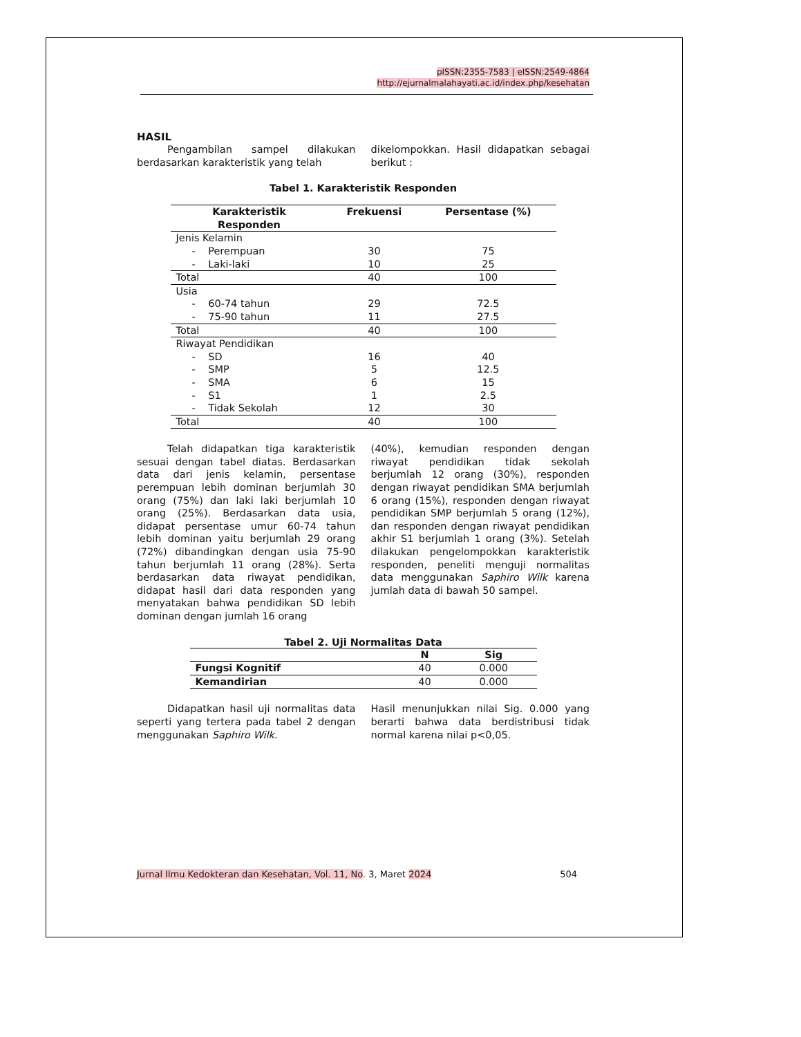pISSN:2355-7583 | eISSN:2549-4864
http://ejurnalmalahayati.ac.id/index.php/kesehatan
HASIL
Pengambilan sampel dilakukan berdasarkan karakteristik yang telah
dikelompokkan. Hasil didapatkan sebagai berikut :
Tabel 1. Karakteristik Responden
| Karakteristik Responden | Frekuensi | Persentase (%) |
| --- | --- | --- |
| Jenis Kelamin | | |
| - Perempuan | 30 | 75 |
| - Laki-laki | 10 | 25 |
| Total | 40 | 100 |
| Usia | | |
| - 60-74 tahun | 29 | 72.5 |
| - 75-90 tahun | 11 | 27.5 |
| Total | 40 | 100 |
| Riwayat Pendidikan | | |
| - SD | 16 | 40 |
| - SMP | 5 | 12.5 |
| - SMA | 6 | 15 |
| - S1 | 1 | 2.5 |
| - Tidak Sekolah | 12 | 30 |
| Total | 40 | 100 |
Telah didapatkan tiga karakteristik sesuai dengan tabel diatas. Berdasarkan data dari jenis kelamin, persentase perempuan lebih dominan berjumlah 30 orang (75%) dan laki laki berjumlah 10 orang (25%). Berdasarkan data usia, didapat persentase umur 60-74 tahun lebih dominan yaitu berjumlah 29 orang (72%) dibandingkan dengan usia 75-90 tahun berjumlah 11 orang (28%). Serta berdasarkan data riwayat pendidikan, didapat hasil dari data responden yang menyatakan bahwa pendidikan SD lebih dominan dengan jumlah 16 orang
(40%), kemudian responden dengan riwayat pendidikan tidak sekolah berjumlah 12 orang (30%), responden dengan riwayat pendidikan SMA berjumlah 6 orang (15%), responden dengan riwayat pendidikan SMP berjumlah 5 orang (12%), dan responden dengan riwayat pendidikan akhir S1 berjumlah 1 orang (3%). Setelah dilakukan pengelompokkan karakteristik responden, peneliti menguji normalitas data menggunakan Saphiro Wilk karena jumlah data di bawah 50 sampel.
Tabel 2. Uji Normalitas Data
| | N | Sig |
| --- | --- | --- |
| Fungsi Kognitif | 40 | 0.000 |
| Kemandirian | 40 | 0.000 |
Didapatkan hasil uji normalitas data seperti yang tertera pada tabel 2 dengan menggunakan Saphiro Wilk.
Hasil menunjukkan nilai Sig. 0.000 yang berarti bahwa data berdistribusi tidak normal karena nilai p<0,05.
Jurnal Ilmu Kedokteran dan Kesehatan, Vol. 11, No. 3, Maret 2024 504